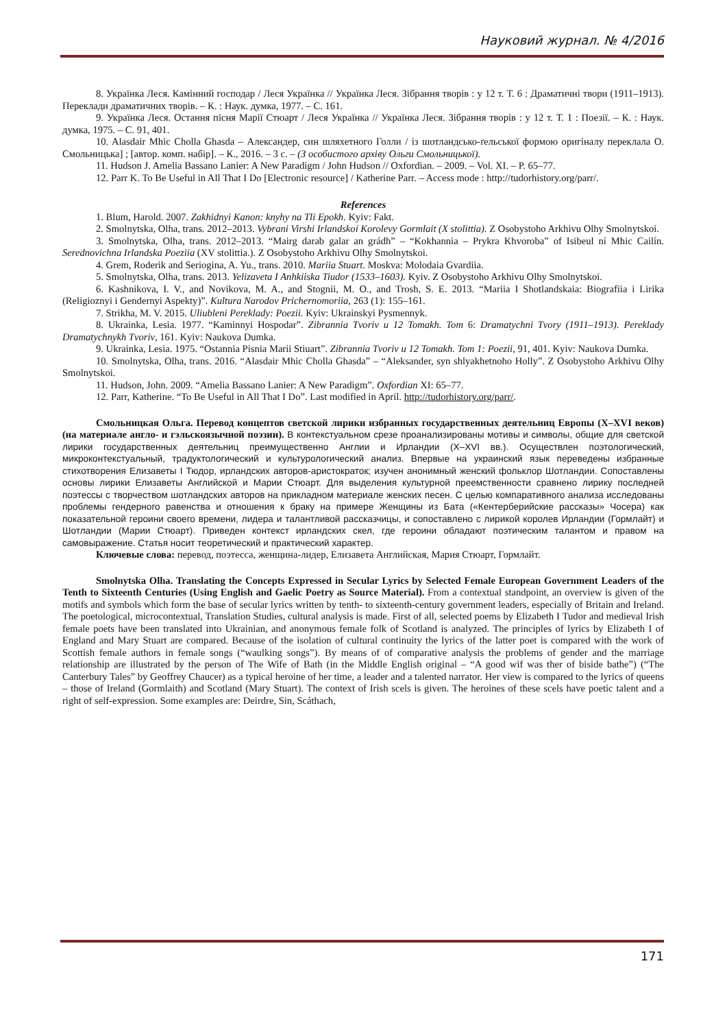Науковий журнал. № 4/2016
8. Українка Леся. Камінний господар / Леся Українка // Українка Леся. Зібрання творів : у 12 т. Т. 6 : Драматичні твори (1911–1913). Переклади драматичних творів. – К. : Наук. думка, 1977. – С. 161.
9. Українка Леся. Остання пісня Марії Стюарт / Леся Українка // Українка Леся. Зібрання творів : у 12 т. Т. 1 : Поезії. – К. : Наук. думка, 1975. – С. 91, 401.
10. Alasdair Mhic Cholla Ghasda – Александер, син шляхетного Голли / із шотландсько-ґельської формою оригіналу переклала О. Смольницька] ; [автор. комп. набір]. – К., 2016. – 3 с. – (З особистого архіву Ольги Смольницької).
11. Hudson J. Amelia Bassano Lanier: A New Paradigm / John Hudson // Oxfordian. – 2009. – Vol. XI. – P. 65–77.
12. Parr K. To Be Useful in All That I Do [Electronic resource] / Katherine Parr. – Access mode : http://tudorhistory.org/parr/.
References
1. Blum, Harold. 2007. Zakhidnyi Kanon: knyhy na Tli Epokh. Kyiv: Fakt.
2. Smolnytska, Olha, trans. 2012–2013. Vybrani Virshi Irlandskoi Korolevy Gormlait (X stolittia). Z Osobystoho Arkhivu Olhy Smolnytskoi.
3. Smolnytska, Olha, trans. 2012–2013. “Mairg darab galar an grádh” – “Kokhannia – Prykra Khvoroba” of Isibeul ní Mhic Cailín. Serednovichna Irlandska Poeziia (XV stolittia.). Z Osobystoho Arkhivu Olhy Smolnytskoi.
4. Grem, Roderik and Seriogina, A. Yu., trans. 2010. Mariia Stuart. Moskva: Molodaia Gvardiia.
5. Smolnytska, Olha, trans. 2013. Yelizaveta I Anhkiiska Tiudor (1533–1603). Kyiv. Z Osobystoho Arkhivu Olhy Smolnytskoi.
6. Kashnikova, I. V., and Novikova, M. A., and Stognii, M. O., and Trosh, S. E. 2013. “Mariia I Shotlandskaia: Biografiia i Lirika (Religioznyi i Gendernyi Aspekty)”. Kultura Narodov Prichernomoriia, 263 (1): 155–161.
7. Strikha, M. V. 2015. Uliubleni Pereklady: Poezii. Kyiv: Ukrainskyi Pysmennyk.
8. Ukrainka, Lesia. 1977. “Kaminnyi Hospodar”. Zibrannia Tvoriv u 12 Tomakh. Tom 6: Dramatychni Tvory (1911–1913). Pereklady Dramatychnykh Tvoriv, 161. Kyiv: Naukova Dumka.
9. Ukrainka, Lesia. 1975. “Ostannia Pisnia Marii Stiuart”. Zibrannia Tvoriv u 12 Tomakh. Tom 1: Poezii, 91, 401. Kyiv: Naukova Dumka.
10. Smolnytska, Olha, trans. 2016. “Alasdair Mhic Cholla Ghasda” – “Aleksander, syn shlyakhetnoho Holly”. Z Osobystoho Arkhivu Olhy Smolnytskoi.
11. Hudson, John. 2009. “Amelia Bassano Lanier: A New Paradigm”. Oxfordian XI: 65–77.
12. Parr, Katherine. “To Be Useful in All That I Do”. Last modified in April. http://tudorhistory.org/parr/.
Смольницкая Ольга. Перевод концептов светской лирики избранных государственных деятельниц Европы (X–XVI веков) (на материале англо- и гэльскоязычной поэзии). В контекстуальном срезе проанализированы мотивы и символы, общие для светской лирики государственных деятельниц преимущественно Англии и Ирландии (X–XVI вв.). Осуществлен поэтологический, микроконтекстуальный, традуктологический и культурологический анализ. Впервые на украинский язык переведены избранные стихотворения Елизаветы I Тюдор, ирландских авторов-аристократок; изучен анонимный женский фольклор Шотландии. Сопоставлены основы лирики Елизаветы Английской и Марии Стюарт. Для выделения культурной преемственности сравнено лирику последней поэтессы с творчеством шотландских авторов на прикладном материале женских песен. С целью компаративного анализа исследованы проблемы гендерного равенства и отношения к браку на примере Женщины из Бата («Кентерберийские рассказы» Чосера) как показательной героини своего времени, лидера и талантливой рассказчицы, и сопоставлено с лирикой королев Ирландии (Гормлайт) и Шотландии (Марии Стюарт). Приведен контекст ирландских скел, где героини обладают поэтическим талантом и правом на самовыражение. Статья носит теоретический и практический характер.
Ключевые слова: перевод, поэтесса, женщина-лидер, Елизавета Английская, Мария Стюарт, Гормлайт.
Smolnytska Olha. Translating the Concepts Expressed in Secular Lyrics by Selected Female European Government Leaders of the Tenth to Sixteenth Centuries (Using English and Gaelic Poetry as Source Material). From a contextual standpoint, an overview is given of the motifs and symbols which form the base of secular lyrics written by tenth- to sixteenth-century government leaders, especially of Britain and Ireland. The poetological, microcontextual, Translation Studies, cultural analysis is made. First of all, selected poems by Elizabeth I Tudor and medieval Irish female poets have been translated into Ukrainian, and anonymous female folk of Scotland is analyzed. The principles of lyrics by Elizabeth I of England and Mary Stuart are compared. Because of the isolation of cultural continuity the lyrics of the latter poet is compared with the work of Scottish female authors in female songs (“waulking songs”). By means of of comparative analysis the problems of gender and the marriage relationship are illustrated by the person of The Wife of Bath (in the Middle English original – “A good wif was ther of biside bathe”) (“The Canterbury Tales” by Geoffrey Chaucer) as a typical heroine of her time, a leader and a talented narrator. Her view is compared to the lyrics of queens – those of Ireland (Gormlaith) and Scotland (Mary Stuart). The context of Irish scels is given. The heroines of these scels have poetic talent and a right of self-expression. Some examples are: Deirdre, Sin, Scáthach,
171